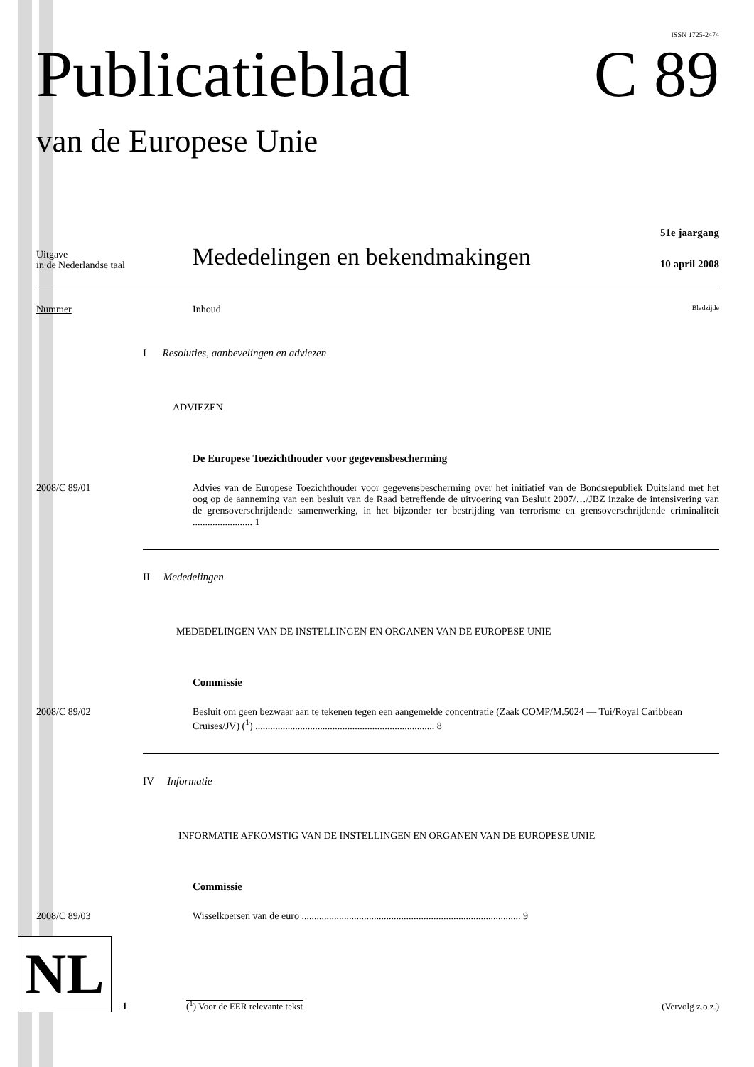ISSN 1725-2474
Publicatieblad C 89
van de Europese Unie
51e jaargang
Uitgave
in de Nederlandse taal
Mededelingen en bekendmakingen
10 april 2008
Nummer Inhoud
Bladzijde
I Resoluties, aanbevelingen en adviezen
ADVIEZEN
De Europese Toezichthouder voor gegevensbescherming
2008/C 89/01 Advies van de Europese Toezichthouder voor gegevensbescherming over het initiatief van de Bondsrepubliek Duitsland met het oog op de aanneming van een besluit van de Raad betreffende de uitvoering van Besluit 2007/…/JBZ inzake de intensivering van de grensoverschrijdende samenwerking, in het bijzonder ter bestrijding van terrorisme en grensoverschrijdende criminaliteit ........................ 1
II Mededelingen
MEDEDELINGEN VAN DE INSTELLINGEN EN ORGANEN VAN DE EUROPESE UNIE
Commissie
2008/C 89/02 Besluit om geen bezwaar aan te tekenen tegen een aangemelde concentratie (Zaak COMP/M.5024 — Tui/Royal Caribbean Cruises/JV) (<sup>1</sup>) ........................................................................ 8
IV Informatie
INFORMATIE AFKOMSTIG VAN DE INSTELLINGEN EN ORGANEN VAN DE EUROPESE UNIE
Commissie
2008/C 89/03 Wisselkoersen van de euro ........................................................................................ 9
NL
1
(<sup>1</sup>) Voor de EER relevante tekst
(Vervolg z.o.z.)